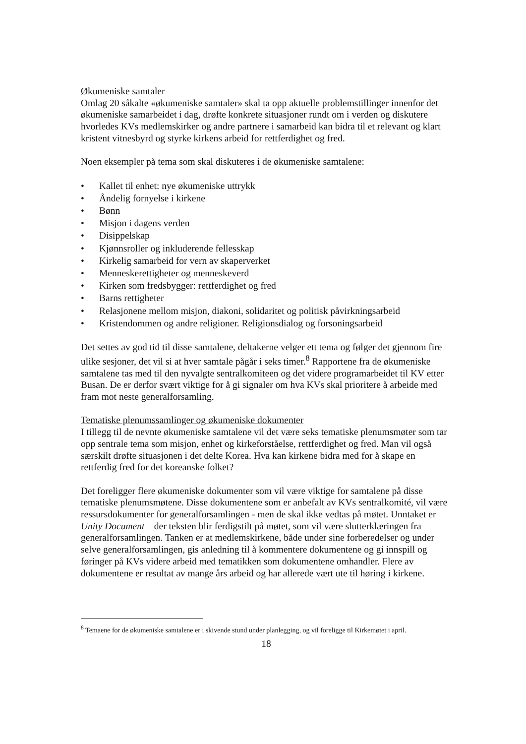Økumeniske samtaler
Omlag 20 såkalte «økumeniske samtaler» skal ta opp aktuelle problemstillinger innenfor det økumeniske samarbeidet i dag, drøfte konkrete situasjoner rundt om i verden og diskutere hvorledes KVs medlemskirker og andre partnere i samarbeid kan bidra til et relevant og klart kristent vitnesbyrd og styrke kirkens arbeid for rettferdighet og fred.
Noen eksempler på tema som skal diskuteres i de økumeniske samtalene:
• Kallet til enhet: nye økumeniske uttrykk
• Åndelig fornyelse i kirkene
• Bønn
• Misjon i dagens verden
• Disippelskap
• Kjønnsroller og inkluderende fellesskap
• Kirkelig samarbeid for vern av skaperverket
• Menneskerettigheter og menneskeverd
• Kirken som fredsbygger: rettferdighet og fred
• Barns rettigheter
• Relasjonene mellom misjon, diakoni, solidaritet og politisk påvirkningsarbeid
• Kristendommen og andre religioner. Religionsdialog og forsoningsarbeid
Det settes av god tid til disse samtalene, deltakerne velger ett tema og følger det gjennom fire ulike sesjoner, det vil si at hver samtale pågår i seks timer.<sup>8</sup> Rapportene fra de økumeniske samtalene tas med til den nyvalgte sentralkomiteen og det videre programarbeidet til KV etter Busan. De er derfor svært viktige for å gi signaler om hva KVs skal prioritere å arbeide med fram mot neste generalforsamling.
Tematiske plenumssamlinger og økumeniske dokumenter
I tillegg til de nevnte økumeniske samtalene vil det være seks tematiske plenumsmøter som tar opp sentrale tema som misjon, enhet og kirkeforståelse, rettferdighet og fred. Man vil også særskilt drøfte situasjonen i det delte Korea. Hva kan kirkene bidra med for å skape en rettferdig fred for det koreanske folket?
Det foreligger flere økumeniske dokumenter som vil være viktige for samtalene på disse tematiske plenumsmøtene. Disse dokumentene som er anbefalt av KVs sentralkomité, vil være ressursdokumenter for generalforsamlingen - men de skal ikke vedtas på møtet. Unntaket er Unity Document – der teksten blir ferdigstilt på møtet, som vil være slutterklæringen fra generalforsamlingen. Tanken er at medlemskirkene, både under sine forberedelser og under selve generalforsamlingen, gis anledning til å kommentere dokumentene og gi innspill og føringer på KVs videre arbeid med tematikken som dokumentene omhandler. Flere av dokumentene er resultat av mange års arbeid og har allerede vært ute til høring i kirkene.
<sup>8</sup> Temaene for de økumeniske samtalene er i skivende stund under planlegging, og vil foreligge til Kirkemøtet i april.
18